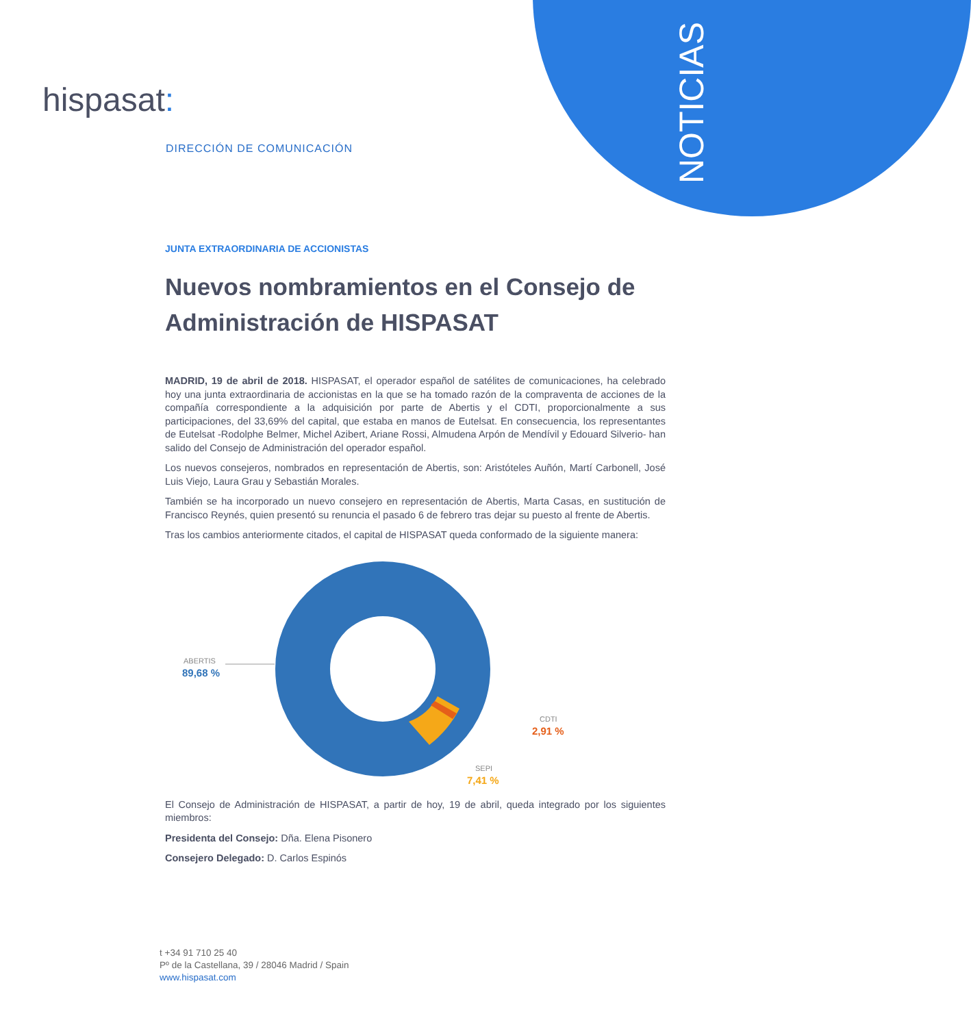NOTICIAS
hispasat:
DIRECCIÓN DE COMUNICACIÓN
JUNTA EXTRAORDINARIA DE ACCIONISTAS
Nuevos nombramientos en el Consejo de Administración de HISPASAT
MADRID, 19 de abril de 2018. HISPASAT, el operador español de satélites de comunicaciones, ha celebrado hoy una junta extraordinaria de accionistas en la que se ha tomado razón de la compraventa de acciones de la compañía correspondiente a la adquisición por parte de Abertis y el CDTI, proporcionalmente a sus participaciones, del 33,69% del capital, que estaba en manos de Eutelsat. En consecuencia, los representantes de Eutelsat -Rodolphe Belmer, Michel Azibert, Ariane Rossi, Almudena Arpón de Mendívil y Edouard Silverio- han salido del Consejo de Administración del operador español.
Los nuevos consejeros, nombrados en representación de Abertis, son: Aristóteles Auñón, Martí Carbonell, José Luis Viejo, Laura Grau y Sebastián Morales.
También se ha incorporado un nuevo consejero en representación de Abertis, Marta Casas, en sustitución de Francisco Reynés, quien presentó su renuncia el pasado 6 de febrero tras dejar su puesto al frente de Abertis.
Tras los cambios anteriormente citados, el capital de HISPASAT queda conformado de la siguiente manera:
ABERTIS
89,68 %
CDTI
2,91 %
SEPI
7,41 %
El Consejo de Administración de HISPASAT, a partir de hoy, 19 de abril, queda integrado por los siguientes miembros:
Presidenta del Consejo: Dña. Elena Pisonero
Consejero Delegado: D. Carlos Espinós
t +34 91 710 25 40
Pº de la Castellana, 39 / 28046 Madrid / Spain
www.hispasat.com